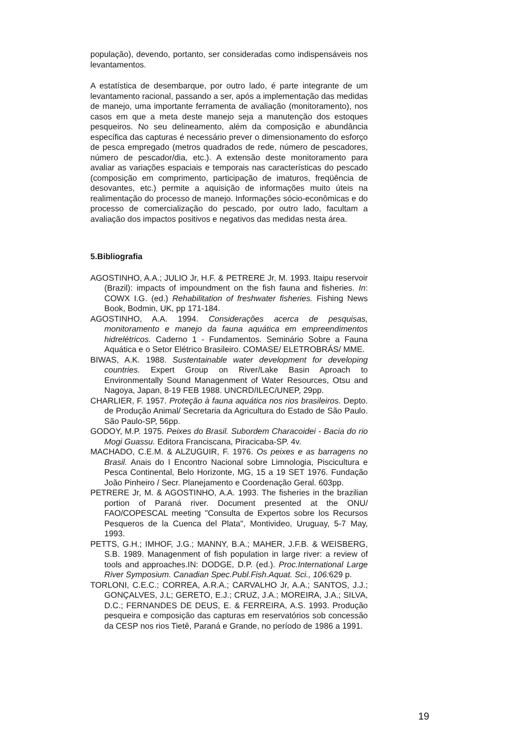população), devendo, portanto, ser consideradas como indispensáveis nos levantamentos.
A estatística de desembarque, por outro lado, é parte integrante de um levantamento racional, passando a ser, após a implementação das medidas de manejo, uma importante ferramenta de avaliação (monitoramento), nos casos em que a meta deste manejo seja a manutenção dos estoques pesqueiros. No seu delineamento, além da composição e abundância específica das capturas é necessário prever o dimensionamento do esforço de pesca empregado (metros quadrados de rede, número de pescadores, número de pescador/dia, etc.). A extensão deste monitoramento para avaliar as variações espaciais e temporais nas características do pescado (composição em comprimento, participação de imaturos, freqüência de desovantes, etc.) permite a aquisição de informações muito úteis na realimentação do processo de manejo. Informações sócio-econômicas e do processo de comercialização do pescado, por outro lado, facultam a avaliação dos impactos positivos e negativos das medidas nesta área.
5.Bibliografia
AGOSTINHO, A.A.; JULIO Jr, H.F. & PETRERE Jr, M. 1993. Itaipu reservoir (Brazil): impacts of impoundment on the fish fauna and fisheries. In: COWX I.G. (ed.) Rehabilitation of freshwater fisheries. Fishing News Book, Bodmin, UK, pp 171-184.
AGOSTINHO, A.A. 1994. Considerações acerca de pesquisas, monitoramento e manejo da fauna aquática em empreendimentos hidrelétricos. Caderno 1 - Fundamentos. Seminário Sobre a Fauna Aquática e o Setor Elétrico Brasileiro. COMASE/ ELETROBRÁS/ MME.
BIWAS, A.K. 1988. Sustentainable water development for developing countries. Expert Group on River/Lake Basin Aproach to Environmentally Sound Managenment of Water Resources, Otsu and Nagoya, Japan, 8-19 FEB 1988. UNCRD/ILEC/UNEP, 29pp.
CHARLIER, F. 1957. Proteção à fauna aquática nos rios brasileiros. Depto. de Produção Animal/ Secretaria da Agricultura do Estado de São Paulo. São Paulo-SP, 56pp.
GODOY, M.P. 1975. Peixes do Brasil. Subordem Characoidei - Bacia do rio Mogi Guassu. Editora Franciscana, Piracicaba-SP. 4v.
MACHADO, C.E.M. & ALZUGUIR, F. 1976. Os peixes e as barragens no Brasil. Anais do I Encontro Nacional sobre Limnologia, Piscicultura e Pesca Continental, Belo Horizonte, MG, 15 a 19 SET 1976. Fundação João Pinheiro / Secr. Planejamento e Coordenação Geral. 603pp.
PETRERE Jr, M. & AGOSTINHO, A.A. 1993. The fisheries in the brazilian portion of Paraná river. Document presented at the ONU/ FAO/COPESCAL meeting "Consulta de Expertos sobre los Recursos Pesqueros de la Cuenca del Plata", Montivideo, Uruguay, 5-7 May, 1993.
PETTS, G.H.; IMHOF, J.G.; MANNY, B.A.; MAHER, J.F.B. & WEISBERG, S.B. 1989. Managenment of fish population in large river: a review of tools and approaches.IN: DODGE, D.P. (ed.). Proc.International Large River Symposium. Canadian Spec.Publ.Fish.Aquat. Sci., 106: 629 p.
TORLONI, C.E.C.; CORREA, A.R.A.; CARVALHO Jr, A.A.; SANTOS, J.J.; GONÇALVES, J.L; GERETO, E.J.; CRUZ, J.A.; MOREIRA, J.A.; SILVA, D.C.; FERNANDES DE DEUS, E. & FERREIRA, A.S. 1993. Produção pesqueira e composição das capturas em reservatórios sob concessão da CESP nos rios Tietê, Paraná e Grande, no período de 1986 a 1991.
19